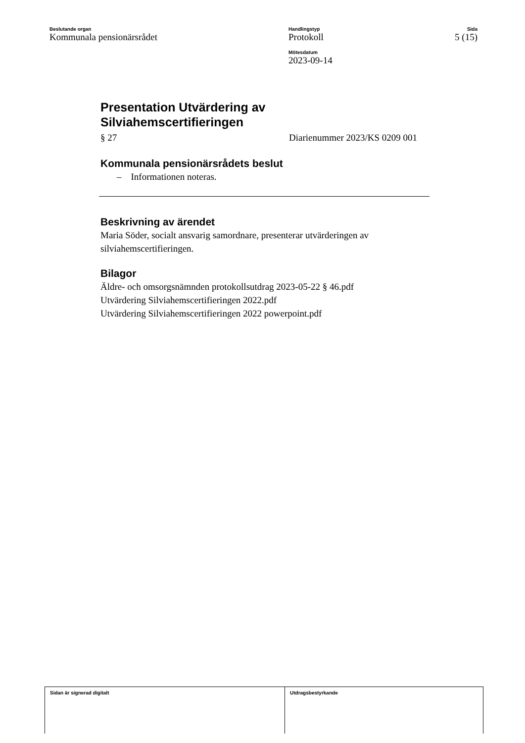Beslutande organ
Kommunala pensionärsrådet
Handlingstyp
Protokoll
Mötesdatum
2023-09-14
Sida
5 (15)
Presentation Utvärdering av
Silviahemscertifieringen
§ 27 Diarienummer 2023/KS 0209 001
Kommunala pensionärsrådets beslut
– Informationen noteras.
Beskrivning av ärendet
Maria Söder, socialt ansvarig samordnare, presenterar utvärderingen av silviahemscertifieringen.
Bilagor
Äldre- och omsorgsnämnden protokollsutdrag 2023-05-22 § 46.pdf
Utvärdering Silviahemscertifieringen 2022.pdf
Utvärdering Silviahemscertifieringen 2022 powerpoint.pdf
Sidan är signerad digitalt Utdragsbestyrkande